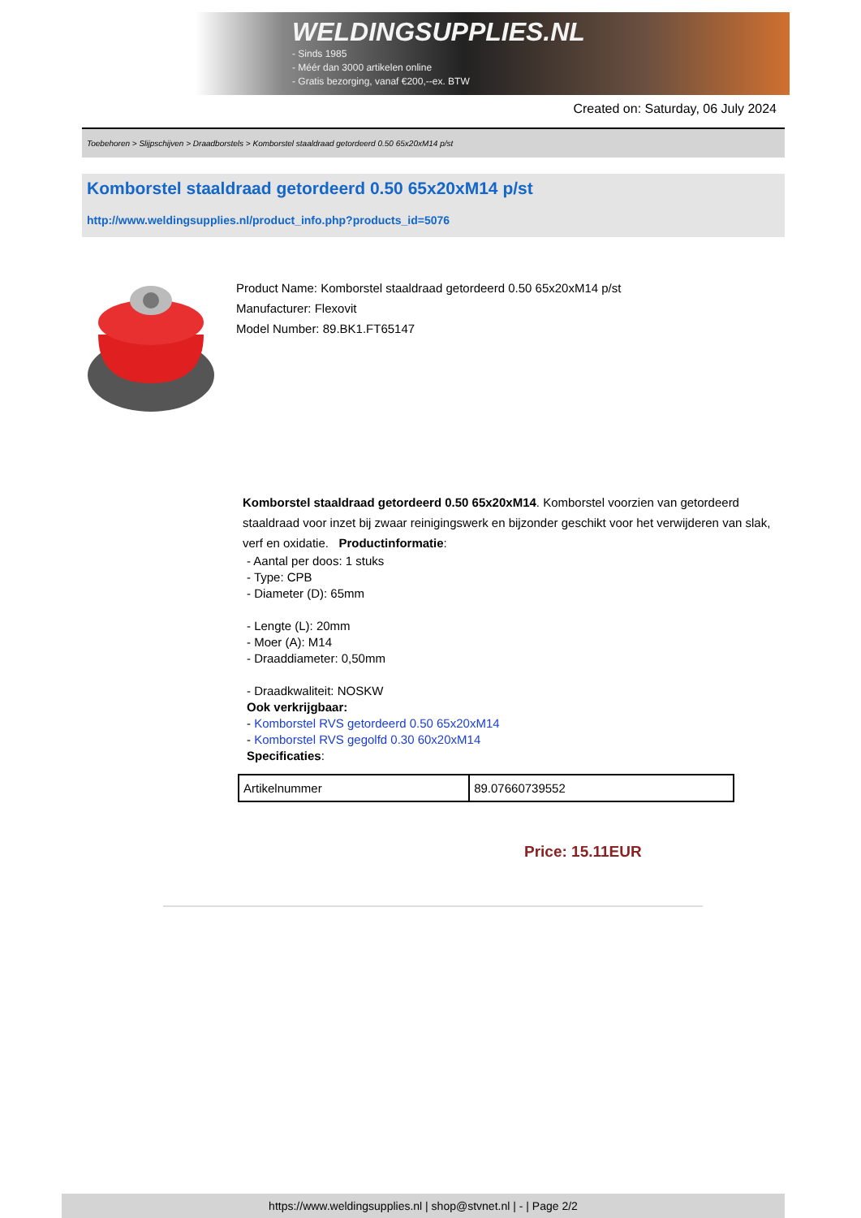WELDINGSUPPLIES.NL
- Sinds 1985
- Méér dan 3000 artikelen online
- Gratis bezorging, vanaf €200,--ex. BTW
Created on: Saturday, 06 July 2024
Toebehoren > Slijpschijven > Draadborstels > Komborstel staaldraad getordeerd 0.50 65x20xM14 p/st
Komborstel staaldraad getordeerd 0.50 65x20xM14 p/st
http://www.weldingsupplies.nl/product_info.php?products_id=5076
Product Name: Komborstel staaldraad getordeerd 0.50 65x20xM14 p/st
Manufacturer: Flexovit
Model Number: 89.BK1.FT65147
Komborstel staaldraad getordeerd 0.50 65x20xM14. Komborstel voorzien van getordeerd staaldraad voor inzet bij zwaar reinigingswerk en bijzonder geschikt voor het verwijderen van slak, verf en oxidatie. Productinformatie:
- Aantal per doos: 1 stuks
- Type: CPB
- Diameter (D): 65mm
- Lengte (L): 20mm
- Moer (A): M14
- Draaddiameter: 0,50mm
- Draadkwaliteit: NOSKW
Ook verkrijgbaar:
- Komborstel RVS getordeerd 0.50 65x20xM14
- Komborstel RVS gegolfd 0.30 60x20xM14
Specificaties:
| Artikelnummer | 89.07660739552 |
Price: 15.11EUR
https://www.weldingsupplies.nl | shop@stvnet.nl | - | Page 2/2